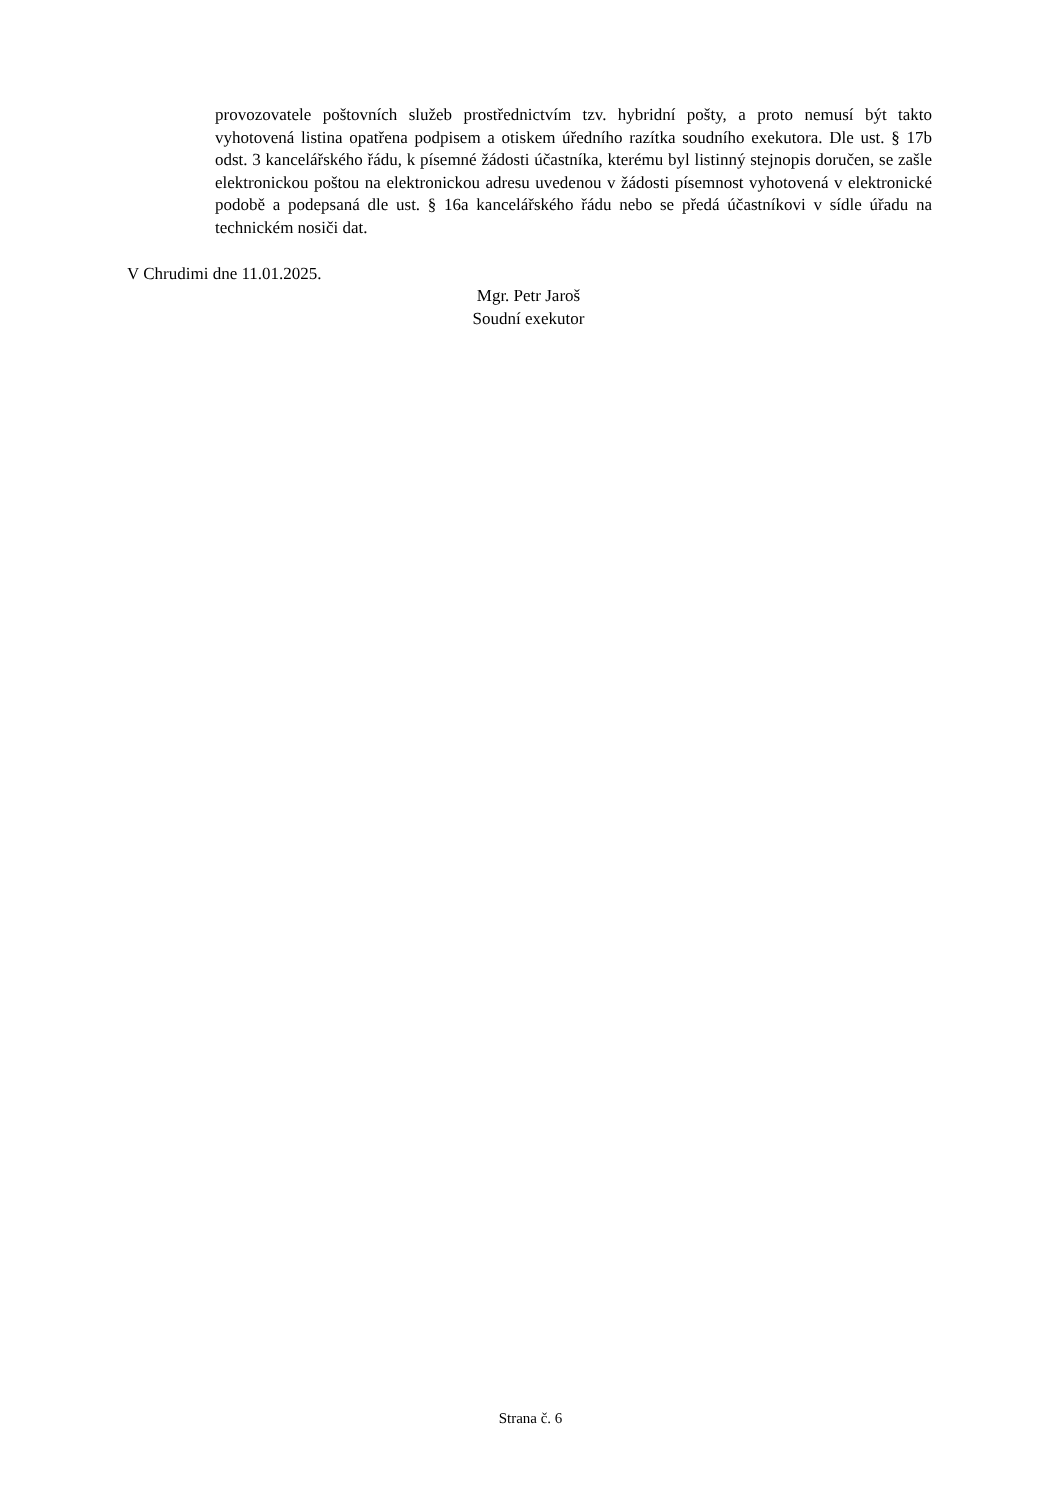provozovatele poštovních služeb prostřednictvím tzv. hybridní pošty, a proto nemusí být takto vyhotovená listina opatřena podpisem a otiskem úředního razítka soudního exekutora. Dle ust. § 17b odst. 3 kancelářského řádu, k písemné žádosti účastníka, kterému byl listinný stejnopis doručen, se zašle elektronickou poštou na elektronickou adresu uvedenou v žádosti písemnost vyhotovená v elektronické podobě a podepsaná dle ust. § 16a kancelářského řádu nebo se předá účastníkovi v sídle úřadu na technickém nosiči dat.
V Chrudimi dne 11.01.2025.
Mgr. Petr Jaroš
Soudní exekutor
Strana č. 6